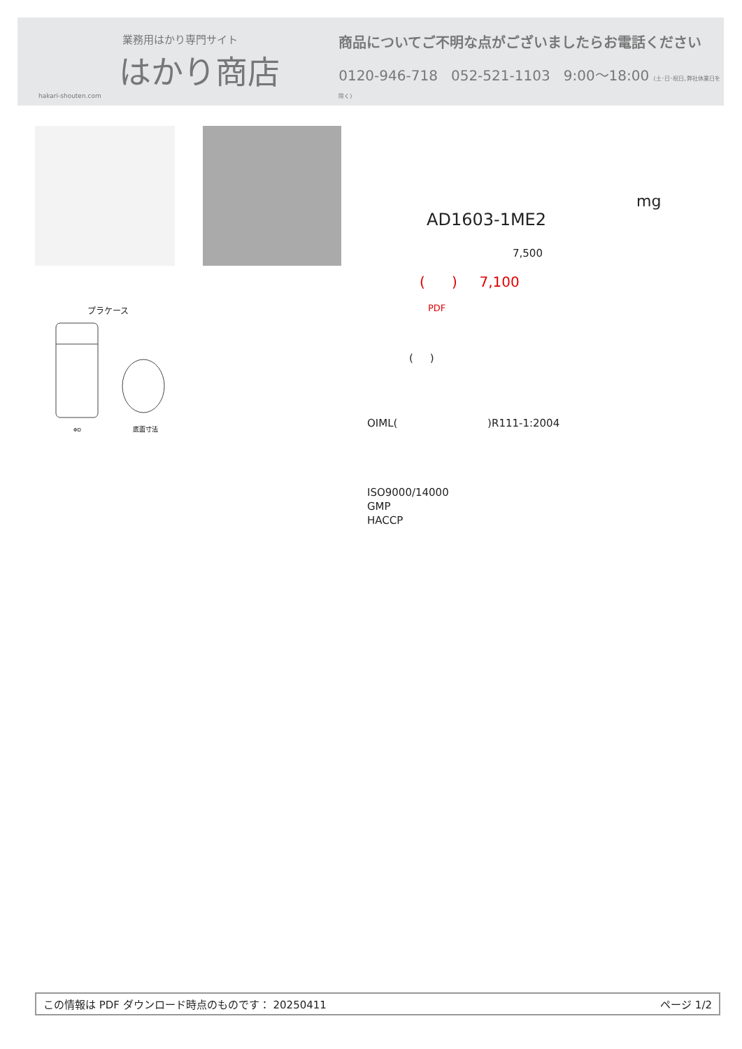業務用はかり専門サイト
はかり商店
hakari-shouten.com
商品についてご不明な点がございましたらお電話ください
0120-946-718 052-521-1103 9:00～18:00 (土･日･祝日､弊社休業日を除く)
プラケース
ΦD
底面寸法
mg
AD1603-1ME2
7,500
( ) 7,100
PDF
( )
OIML( )R111-1:2004
ISO9000/14000
GMP
HACCP
この情報は PDF ダウンロード時点のものです： 20250411 ページ 1/2